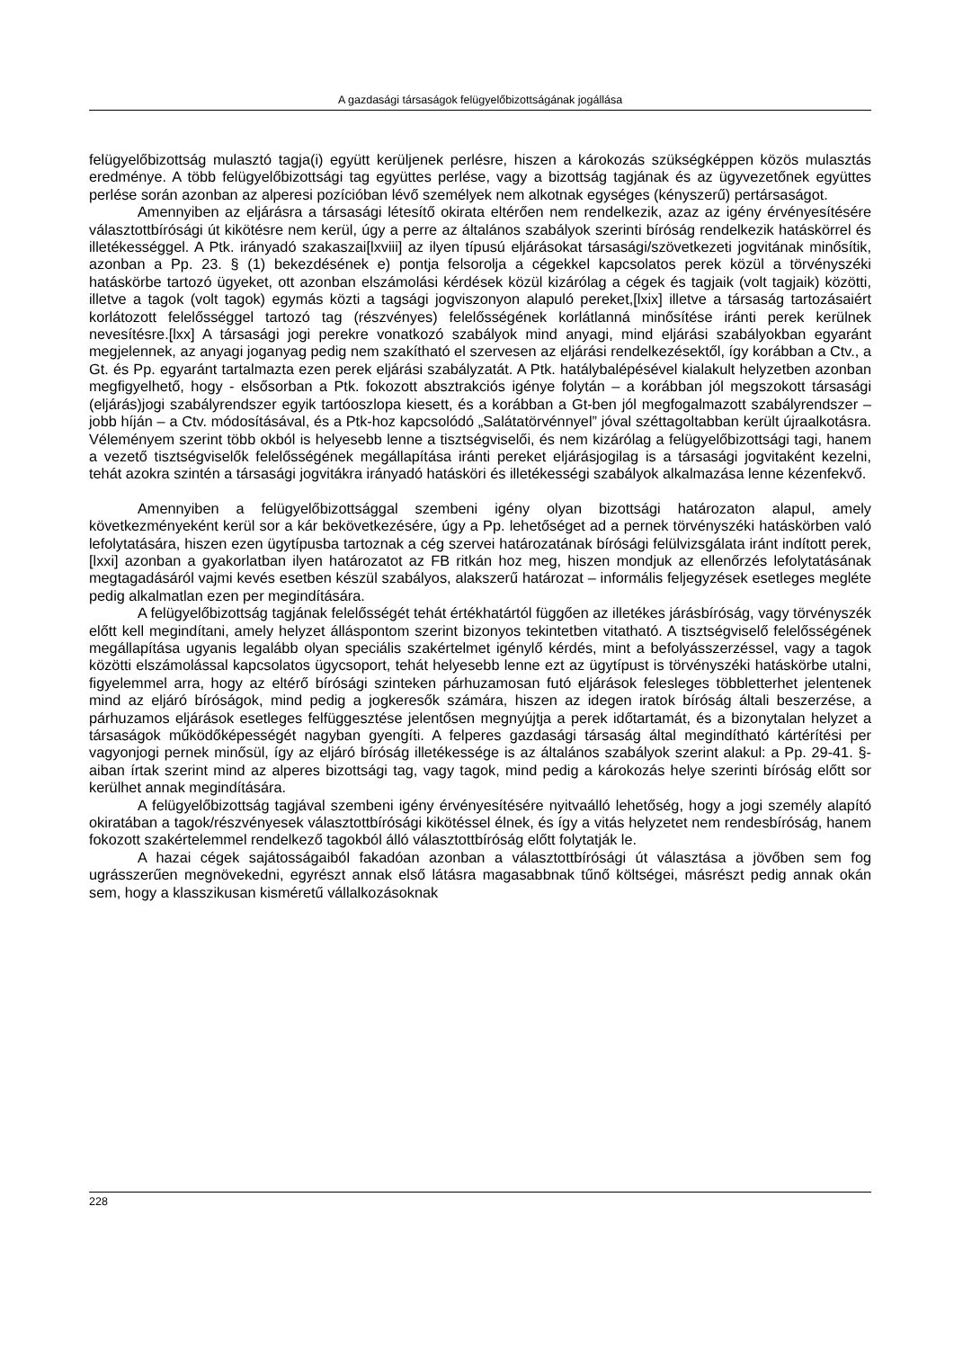A gazdasági társaságok felügyelőbizottságának jogállása
felügyelőbizottság mulasztó tagja(i) együtt kerüljenek perlésre, hiszen a károkozás szükségképpen közös mulasztás eredménye. A több felügyelőbizottsági tag együttes perlése, vagy a bizottság tagjának és az ügyvezetőnek együttes perlése során azonban az alperesi pozícióban lévő személyek nem alkotnak egységes (kényszerű) pertársaságot.
Amennyiben az eljárásra a társasági létesítő okirata eltérően nem rendelkezik, azaz az igény érvényesítésére választottbírósági út kikötésre nem kerül, úgy a perre az általános szabályok szerinti bíróság rendelkezik hatáskörrel és illetékességgel. A Ptk. irányadó szakaszai[lxviii] az ilyen típusú eljárásokat társasági/szövetkezeti jogvitának minősítik, azonban a Pp. 23. § (1) bekezdésének e) pontja felsorolja a cégekkel kapcsolatos perek közül a törvényszéki hatáskörbe tartozó ügyeket, ott azonban elszámolási kérdések közül kizárólag a cégek és tagjaik (volt tagjaik) közötti, illetve a tagok (volt tagok) egymás közti a tagsági jogviszonyon alapuló pereket,[lxix] illetve a társaság tartozásaiért korlátozott felelősséggel tartozó tag (részvényes) felelősségének korlátlanná minősítése iránti perek kerülnek nevesítésre.[lxx] A társasági jogi perekre vonatkozó szabályok mind anyagi, mind eljárási szabályokban egyaránt megjelennek, az anyagi joganyag pedig nem szakítható el szervesen az eljárási rendelkezésektől, így korábban a Ctv., a Gt. és Pp. egyaránt tartalmazta ezen perek eljárási szabályzatát. A Ptk. hatálybalépésével kialakult helyzetben azonban megfigyelhető, hogy - elsősorban a Ptk. fokozott absztrakciós igénye folytán – a korábban jól megszokott társasági (eljárás)jogi szabályrendszer egyik tartóoszlopa kiesett, és a korábban a Gt-ben jól megfogalmazott szabályrendszer – jobb híján – a Ctv. módosításával, és a Ptk-hoz kapcsolódó „Salátatörvénnyel” jóval széttagoltabban került újraalkotásra. Véleményem szerint több okból is helyesebb lenne a tisztségviselői, és nem kizárólag a felügyelőbizottsági tagi, hanem a vezető tisztségviselők felelősségének megállapítása iránti pereket eljárásjogilag is a társasági jogvitaként kezelni, tehát azokra szintén a társasági jogvitákra irányadó hatásköri és illetékességi szabályok alkalmazása lenne kézenfekvő.
Amennyiben a felügyelőbizottsággal szembeni igény olyan bizottsági határozaton alapul, amely következményeként kerül sor a kár bekövetkezésére, úgy a Pp. lehetőséget ad a pernek törvényszéki hatáskörben való lefolytatására, hiszen ezen ügytípusba tartoznak a cég szervei határozatának bírósági felülvizsgálata iránt indított perek,[lxxi] azonban a gyakorlatban ilyen határozatot az FB ritkán hoz meg, hiszen mondjuk az ellenőrzés lefolytatásának megtagadásáról vajmi kevés esetben készül szabályos, alakszerű határozat – informális feljegyzések esetleges megléte pedig alkalmatlan ezen per megindítására.
A felügyelőbizottság tagjának felelősségét tehát értékhatártól függően az illetékes járásbíróság, vagy törvényszék előtt kell megindítani, amely helyzet álláspontom szerint bizonyos tekintetben vitatható. A tisztségviselő felelősségének megállapítása ugyanis legalább olyan speciális szakértelmet igénylő kérdés, mint a befolyásszerzéssel, vagy a tagok közötti elszámolással kapcsolatos ügycsoport, tehát helyesebb lenne ezt az ügytípust is törvényszéki hatáskörbe utalni, figyelemmel arra, hogy az eltérő bírósági szinteken párhuzamosan futó eljárások felesleges többletterhet jelentenek mind az eljáró bíróságok, mind pedig a jogkeresők számára, hiszen az idegen iratok bíróság általi beszerzése, a párhuzamos eljárások esetleges felfüggesztése jelentősen megnyújtja a perek időtartamát, és a bizonytalan helyzet a társaságok működőképességét nagyban gyengíti. A felperes gazdasági társaság által megindítható kártérítési per vagyonjogi pernek minősül, így az eljáró bíróság illetékessége is az általános szabályok szerint alakul: a Pp. 29-41. §-aiban írtak szerint mind az alperes bizottsági tag, vagy tagok, mind pedig a károkozás helye szerinti bíróság előtt sor kerülhet annak megindítására.
A felügyelőbizottság tagjával szembeni igény érvényesítésére nyitvaálló lehetőség, hogy a jogi személy alapító okiratában a tagok/részvényesek választottbírósági kikötéssel élnek, és így a vitás helyzetet nem rendesbíróság, hanem fokozott szakértelemmel rendelkező tagokból álló választottbíróság előtt folytatják le.
A hazai cégek sajátosságaiból fakadóan azonban a választottbírósági út választása a jövőben sem fog ugrásszerűen megnövekedni, egyrészt annak első látásra magasabbnak tűnő költségei, másrészt pedig annak okán sem, hogy a klasszikusan kisméretű vállalkozásoknak
228